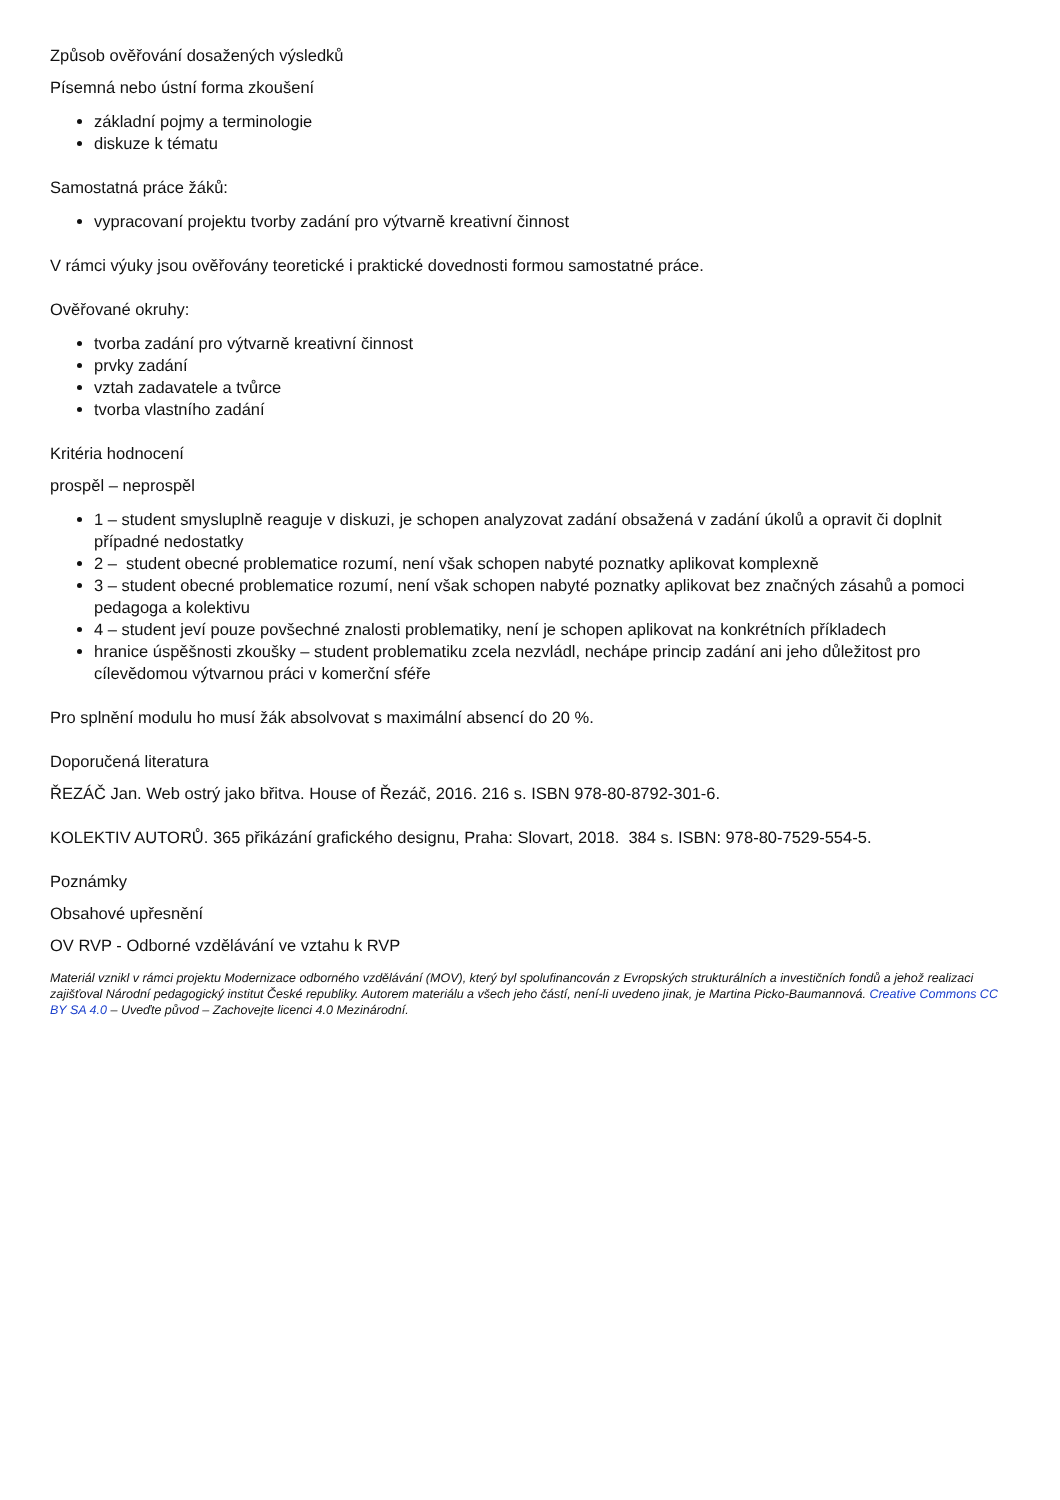Způsob ověřování dosažených výsledků
Písemná nebo ústní forma zkoušení
základní pojmy a terminologie
diskuze k tématu
Samostatná práce žáků:
vypracovaní projektu tvorby zadání pro výtvarně kreativní činnost
V rámci výuky jsou ověřovány teoretické i praktické dovednosti formou samostatné práce.
Ověřované okruhy:
tvorba zadání pro výtvarně kreativní činnost
prvky zadání
vztah zadavatele a tvůrce
tvorba vlastního zadání
Kritéria hodnocení
prospěl – neprospěl
1 – student smysluplně reaguje v diskuzi, je schopen analyzovat zadání obsažená v zadání úkolů a opravit či doplnit případné nedostatky
2 – student obecné problematice rozumí, není však schopen nabyté poznatky aplikovat komplexně
3 – student obecné problematice rozumí, není však schopen nabyté poznatky aplikovat bez značných zásahů a pomoci pedagoga a kolektivu
4 – student jeví pouze povšechné znalosti problematiky, není je schopen aplikovat na konkrétních příkladech
hranice úspěšnosti zkoušky – student problematiku zcela nezvládl, nechápe princip zadání ani jeho důležitost pro cílevědomou výtvarnou práci v komerční sféře
Pro splnění modulu ho musí žák absolvovat s maximální absencí do 20 %.
Doporučená literatura
ŘEZÁČ Jan. Web ostrý jako břitva. House of Řezáč, 2016. 216 s. ISBN 978-80-8792-301-6.
KOLEKTIV AUTORŮ. 365 přikázání grafického designu, Praha: Slovart, 2018. 384 s. ISBN: 978-80-7529-554-5.
Poznámky
Obsahové upřesnění
OV RVP - Odborné vzdělávání ve vztahu k RVP
Materiál vznikl v rámci projektu Modernizace odborného vzdělávání (MOV), který byl spolufinancován z Evropských strukturálních a investičních fondů a jehož realizaci zajišťoval Národní pedagogický institut České republiky. Autorem materiálu a všech jeho částí, není-li uvedeno jinak, je Martina Picko-Baumannová. Creative Commons CC BY SA 4.0 – Uveďte původ – Zachovejte licenci 4.0 Mezinárodní.